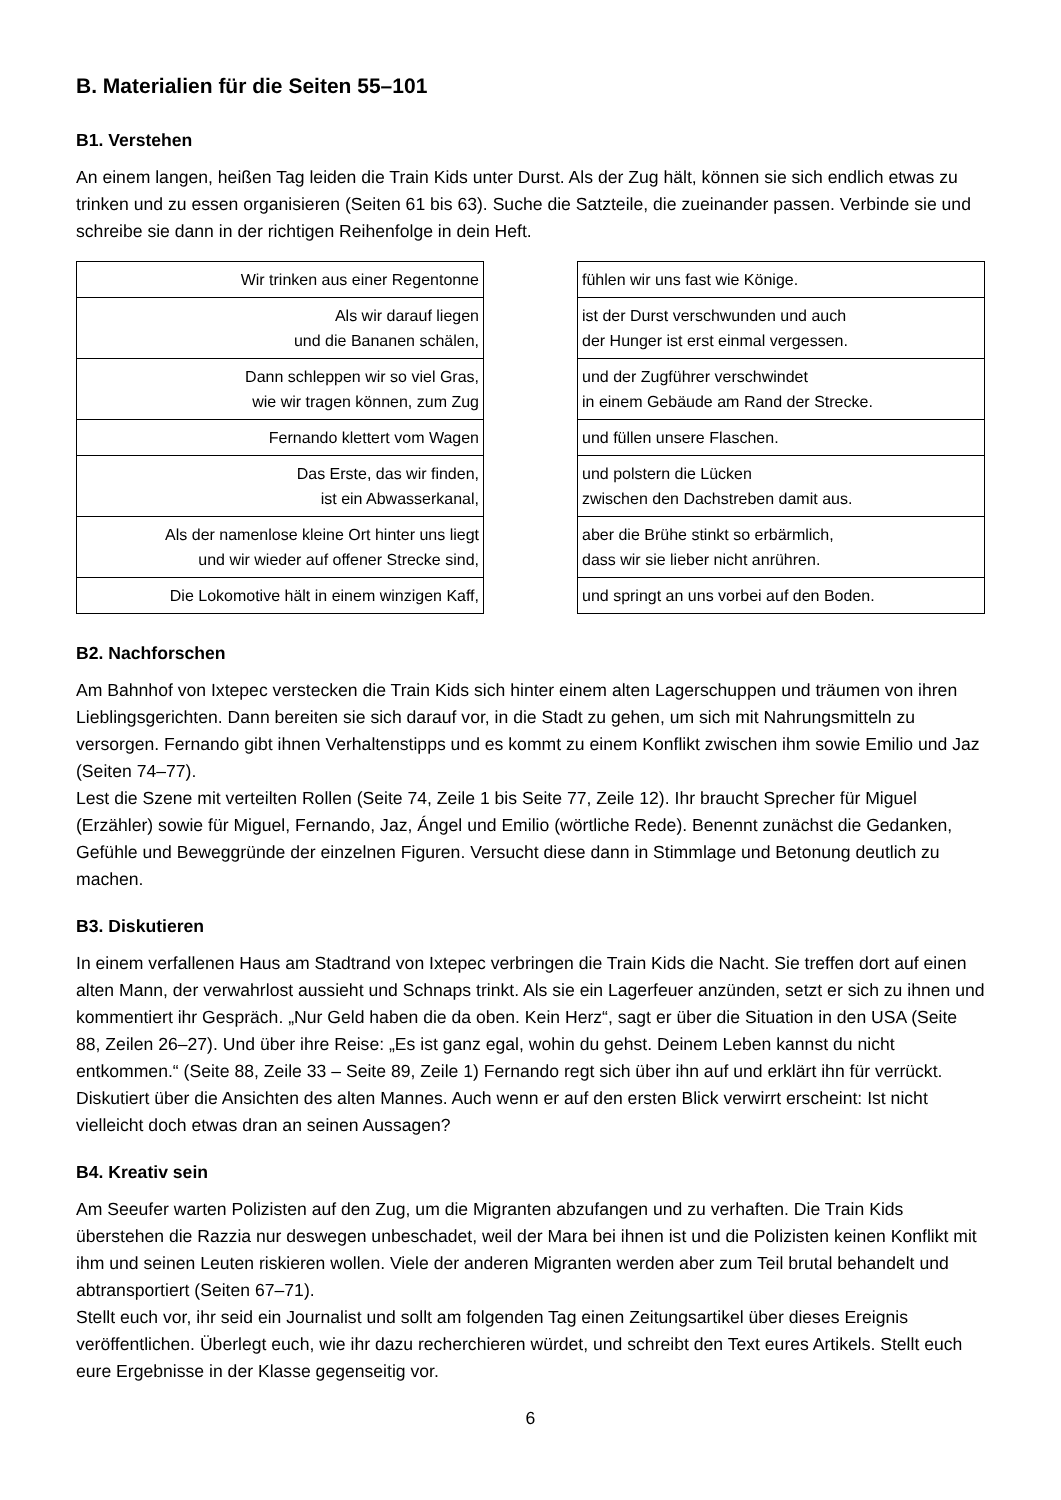B. Materialien für die Seiten 55–101
B1. Verstehen
An einem langen, heißen Tag leiden die Train Kids unter Durst. Als der Zug hält, können sie sich endlich etwas zu trinken und zu essen organisieren (Seiten 61 bis 63). Suche die Satzteile, die zueinander passen. Verbinde sie und schreibe sie dann in der richtigen Reihenfolge in dein Heft.
| Wir trinken aus einer Regentonne |
| Als wir darauf liegen und die Bananen schälen, |
| Dann schleppen wir so viel Gras, wie wir tragen können, zum Zug |
| Fernando klettert vom Wagen |
| Das Erste, das wir finden, ist ein Abwasserkanal, |
| Als der namenlose kleine Ort hinter uns liegt und wir wieder auf offener Strecke sind, |
| Die Lokomotive hält in einem winzigen Kaff, |
| fühlen wir uns fast wie Könige. |
| ist der Durst verschwunden und auch der Hunger ist erst einmal vergessen. |
| und der Zugführer verschwindet in einem Gebäude am Rand der Strecke. |
| und füllen unsere Flaschen. |
| und polstern die Lücken zwischen den Dachstreben damit aus. |
| aber die Brühe stinkt so erbärmlich, dass wir sie lieber nicht anrühren. |
| und springt an uns vorbei auf den Boden. |
B2. Nachforschen
Am Bahnhof von Ixtepec verstecken die Train Kids sich hinter einem alten Lagerschuppen und träumen von ihren Lieblingsgerichten. Dann bereiten sie sich darauf vor, in die Stadt zu gehen, um sich mit Nahrungsmitteln zu versorgen. Fernando gibt ihnen Verhaltenstipps und es kommt zu einem Konflikt zwischen ihm sowie Emilio und Jaz (Seiten 74–77).
Lest die Szene mit verteilten Rollen (Seite 74, Zeile 1 bis Seite 77, Zeile 12). Ihr braucht Sprecher für Miguel (Erzähler) sowie für Miguel, Fernando, Jaz, Ángel und Emilio (wörtliche Rede). Benennt zunächst die Gedanken, Gefühle und Beweggründe der einzelnen Figuren. Versucht diese dann in Stimmlage und Betonung deutlich zu machen.
B3. Diskutieren
In einem verfallenen Haus am Stadtrand von Ixtepec verbringen die Train Kids die Nacht. Sie treffen dort auf einen alten Mann, der verwahrlost aussieht und Schnaps trinkt. Als sie ein Lagerfeuer anzünden, setzt er sich zu ihnen und kommentiert ihr Gespräch. „Nur Geld haben die da oben. Kein Herz“, sagt er über die Situation in den USA (Seite 88, Zeilen 26–27). Und über ihre Reise: „Es ist ganz egal, wohin du gehst. Deinem Leben kannst du nicht entkommen.“ (Seite 88, Zeile 33 – Seite 89, Zeile 1) Fernando regt sich über ihn auf und erklärt ihn für verrückt.
Diskutiert über die Ansichten des alten Mannes. Auch wenn er auf den ersten Blick verwirrt erscheint: Ist nicht vielleicht doch etwas dran an seinen Aussagen?
B4. Kreativ sein
Am Seeufer warten Polizisten auf den Zug, um die Migranten abzufangen und zu verhaften. Die Train Kids überstehen die Razzia nur deswegen unbeschadet, weil der Mara bei ihnen ist und die Polizisten keinen Konflikt mit ihm und seinen Leuten riskieren wollen. Viele der anderen Migranten werden aber zum Teil brutal behandelt und abtransportiert (Seiten 67–71).
Stellt euch vor, ihr seid ein Journalist und sollt am folgenden Tag einen Zeitungsartikel über dieses Ereignis veröffentlichen. Überlegt euch, wie ihr dazu recherchieren würdet, und schreibt den Text eures Artikels. Stellt euch eure Ergebnisse in der Klasse gegenseitig vor.
6